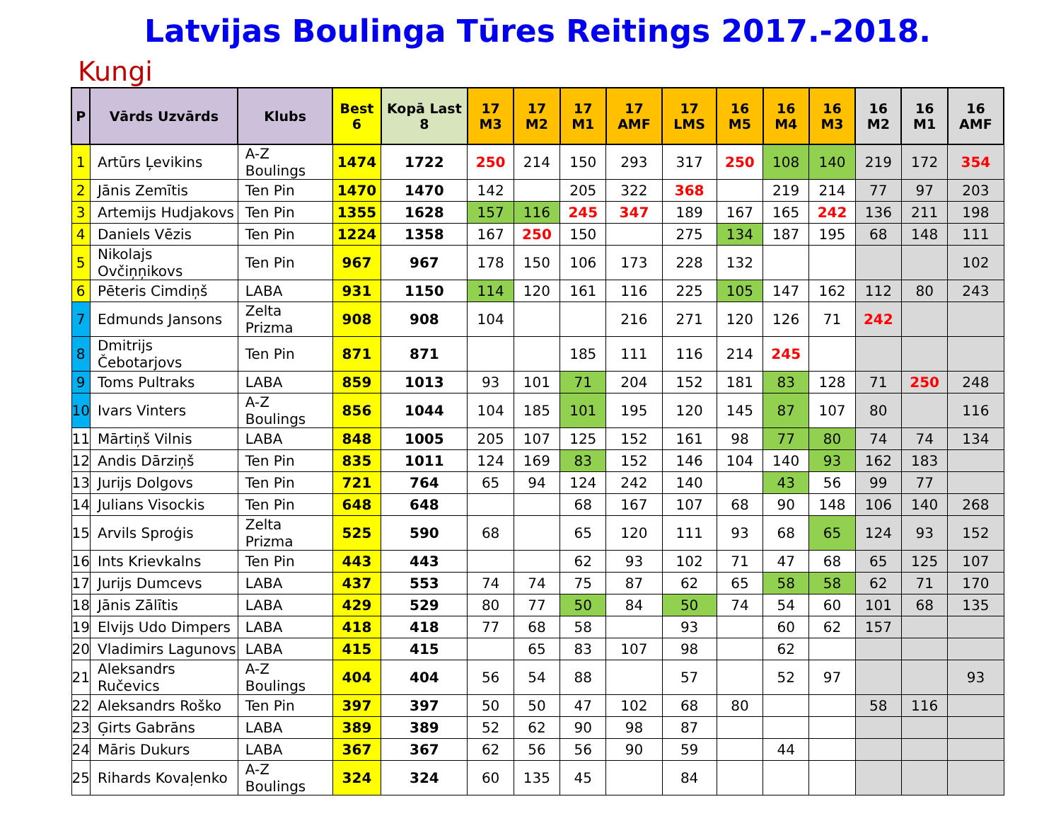Latvijas Boulinga Tūres Reitings 2017.-2018.
Kungi
| P | Vārds Uzvārds | Klubs | Best 6 | Kopā Last 8 | 17 M3 | 17 M2 | 17 M1 | 17 AMF | 17 LMS | 16 M5 | 16 M4 | 16 M3 | 16 M2 | 16 M1 | 16 AMF |
| --- | --- | --- | --- | --- | --- | --- | --- | --- | --- | --- | --- | --- | --- | --- | --- |
| 1 | Artūrs Ļevikins | A-Z Boulings | 1474 | 1722 | 250 | 214 | 150 | 293 | 317 | 250 | 108 | 140 | 219 | 172 | 354 |
| 2 | Jānis Zemītis | Ten Pin | 1470 | 1470 | 142 | | 205 | 322 | 368 | | 219 | 214 | 77 | 97 | 203 |
| 3 | Artemijs Hudjakovs | Ten Pin | 1355 | 1628 | 157 | 116 | 245 | 347 | 189 | 167 | 165 | 242 | 136 | 211 | 198 |
| 4 | Daniels Vēzis | Ten Pin | 1224 | 1358 | 167 | 250 | 150 | | 275 | 134 | 187 | 195 | 68 | 148 | 111 |
| 5 | Nikolajs Ovčiņņikovs | Ten Pin | 967 | 967 | 178 | 150 | 106 | 173 | 228 | 132 | | | | | 102 |
| 6 | Pēteris Cimdiņš | LABA | 931 | 1150 | 114 | 120 | 161 | 116 | 225 | 105 | 147 | 162 | 112 | 80 | 243 |
| 7 | Edmunds Jansons | Zelta Prizma | 908 | 908 | 104 | | | 216 | 271 | 120 | 126 | 71 | 242 | | |
| 8 | Dmitrijs Čebotarjovs | Ten Pin | 871 | 871 | | | 185 | 111 | 116 | 214 | 245 | | | | |
| 9 | Toms Pultraks | LABA | 859 | 1013 | 93 | 101 | 71 | 204 | 152 | 181 | 83 | 128 | 71 | 250 | 248 |
| 10 | Ivars Vinters | A-Z Boulings | 856 | 1044 | 104 | 185 | 101 | 195 | 120 | 145 | 87 | 107 | 80 | | 116 |
| 11 | Mārtiņš Vilnis | LABA | 848 | 1005 | 205 | 107 | 125 | 152 | 161 | 98 | 77 | 80 | 74 | 74 | 134 |
| 12 | Andis Dārziņš | Ten Pin | 835 | 1011 | 124 | 169 | 83 | 152 | 146 | 104 | 140 | 93 | 162 | 183 | |
| 13 | Jurijs Dolgovs | Ten Pin | 721 | 764 | 65 | 94 | 124 | 242 | 140 | | 43 | 56 | 99 | 77 | |
| 14 | Julians Visockis | Ten Pin | 648 | 648 | | | 68 | 167 | 107 | 68 | 90 | 148 | 106 | 140 | 268 |
| 15 | Arvils Sproģis | Zelta Prizma | 525 | 590 | 68 | | 65 | 120 | 111 | 93 | 68 | 65 | 124 | 93 | 152 |
| 16 | Ints Krievkalns | Ten Pin | 443 | 443 | | | 62 | 93 | 102 | 71 | 47 | 68 | 65 | 125 | 107 |
| 17 | Jurijs Dumcevs | LABA | 437 | 553 | 74 | 74 | 75 | 87 | 62 | 65 | 58 | 58 | 62 | 71 | 170 |
| 18 | Jānis Zālītis | LABA | 429 | 529 | 80 | 77 | 50 | 84 | 50 | 74 | 54 | 60 | 101 | 68 | 135 |
| 19 | Elvijs Udo Dimpers | LABA | 418 | 418 | 77 | 68 | 58 | | 93 | | 60 | 62 | 157 | | |
| 20 | Vladimirs Lagunovs | LABA | 415 | 415 | | 65 | 83 | 107 | 98 | | 62 | | | | |
| 21 | Aleksandrs Ručevics | A-Z Boulings | 404 | 404 | 56 | 54 | 88 | | 57 | | 52 | 97 | | | 93 |
| 22 | Aleksandrs Roško | Ten Pin | 397 | 397 | 50 | 50 | 47 | 102 | 68 | 80 | | | 58 | 116 | |
| 23 | Ģirts Gabrāns | LABA | 389 | 389 | 52 | 62 | 90 | 98 | 87 | | | | | | |
| 24 | Māris Dukurs | LABA | 367 | 367 | 62 | 56 | 56 | 90 | 59 | | 44 | | | | |
| 25 | Rihards Kovaļenko | A-Z Boulings | 324 | 324 | 60 | 135 | 45 | | 84 | | | | | | |